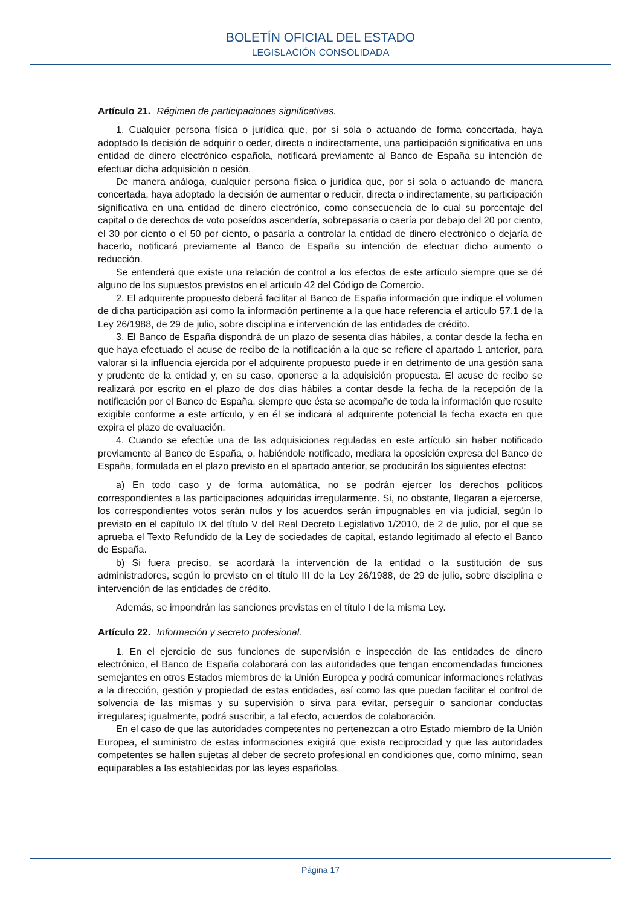BOLETÍN OFICIAL DEL ESTADO
LEGISLACIÓN CONSOLIDADA
Artículo 21. Régimen de participaciones significativas.
1. Cualquier persona física o jurídica que, por sí sola o actuando de forma concertada, haya adoptado la decisión de adquirir o ceder, directa o indirectamente, una participación significativa en una entidad de dinero electrónico española, notificará previamente al Banco de España su intención de efectuar dicha adquisición o cesión.
De manera análoga, cualquier persona física o jurídica que, por sí sola o actuando de manera concertada, haya adoptado la decisión de aumentar o reducir, directa o indirectamente, su participación significativa en una entidad de dinero electrónico, como consecuencia de lo cual su porcentaje del capital o de derechos de voto poseídos ascendería, sobrepasaría o caería por debajo del 20 por ciento, el 30 por ciento o el 50 por ciento, o pasaría a controlar la entidad de dinero electrónico o dejaría de hacerlo, notificará previamente al Banco de España su intención de efectuar dicho aumento o reducción.
Se entenderá que existe una relación de control a los efectos de este artículo siempre que se dé alguno de los supuestos previstos en el artículo 42 del Código de Comercio.
2. El adquirente propuesto deberá facilitar al Banco de España información que indique el volumen de dicha participación así como la información pertinente a la que hace referencia el artículo 57.1 de la Ley 26/1988, de 29 de julio, sobre disciplina e intervención de las entidades de crédito.
3. El Banco de España dispondrá de un plazo de sesenta días hábiles, a contar desde la fecha en que haya efectuado el acuse de recibo de la notificación a la que se refiere el apartado 1 anterior, para valorar si la influencia ejercida por el adquirente propuesto puede ir en detrimento de una gestión sana y prudente de la entidad y, en su caso, oponerse a la adquisición propuesta. El acuse de recibo se realizará por escrito en el plazo de dos días hábiles a contar desde la fecha de la recepción de la notificación por el Banco de España, siempre que ésta se acompañe de toda la información que resulte exigible conforme a este artículo, y en él se indicará al adquirente potencial la fecha exacta en que expira el plazo de evaluación.
4. Cuando se efectúe una de las adquisiciones reguladas en este artículo sin haber notificado previamente al Banco de España, o, habiéndole notificado, mediara la oposición expresa del Banco de España, formulada en el plazo previsto en el apartado anterior, se producirán los siguientes efectos:
a) En todo caso y de forma automática, no se podrán ejercer los derechos políticos correspondientes a las participaciones adquiridas irregularmente. Si, no obstante, llegaran a ejercerse, los correspondientes votos serán nulos y los acuerdos serán impugnables en vía judicial, según lo previsto en el capítulo IX del título V del Real Decreto Legislativo 1/2010, de 2 de julio, por el que se aprueba el Texto Refundido de la Ley de sociedades de capital, estando legitimado al efecto el Banco de España.
b) Si fuera preciso, se acordará la intervención de la entidad o la sustitución de sus administradores, según lo previsto en el título III de la Ley 26/1988, de 29 de julio, sobre disciplina e intervención de las entidades de crédito.
Además, se impondrán las sanciones previstas en el título I de la misma Ley.
Artículo 22. Información y secreto profesional.
1. En el ejercicio de sus funciones de supervisión e inspección de las entidades de dinero electrónico, el Banco de España colaborará con las autoridades que tengan encomendadas funciones semejantes en otros Estados miembros de la Unión Europea y podrá comunicar informaciones relativas a la dirección, gestión y propiedad de estas entidades, así como las que puedan facilitar el control de solvencia de las mismas y su supervisión o sirva para evitar, perseguir o sancionar conductas irregulares; igualmente, podrá suscribir, a tal efecto, acuerdos de colaboración.
En el caso de que las autoridades competentes no pertenezcan a otro Estado miembro de la Unión Europea, el suministro de estas informaciones exigirá que exista reciprocidad y que las autoridades competentes se hallen sujetas al deber de secreto profesional en condiciones que, como mínimo, sean equiparables a las establecidas por las leyes españolas.
Página 17